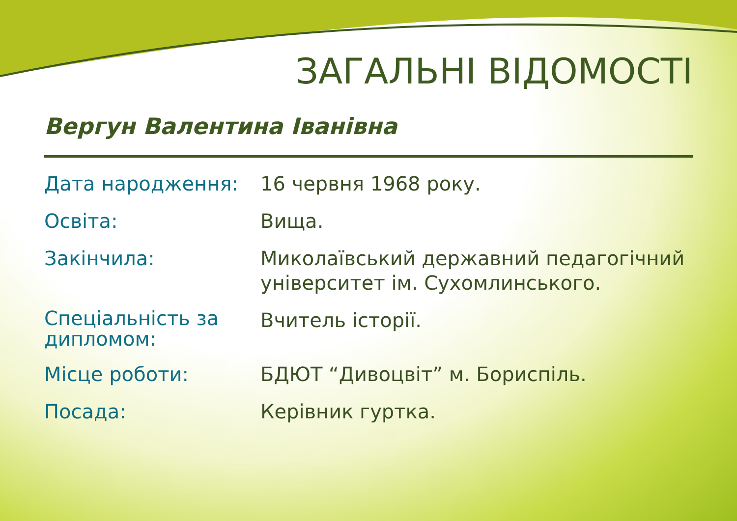ЗАГАЛЬНІ ВІДОМОСТІ
Вергун Валентина Іванівна
| Дата народження: | 16 червня 1968 року. |
| Освіта: | Вища. |
| Закінчила: | Миколаївський державний педагогічний університет ім. Сухомлинського. |
| Спеціальність за дипломом: | Вчитель історії. |
| Місце роботи: | БДЮТ “Дивоцвіт” м. Бориспіль. |
| Посада: | Керівник гуртка. |